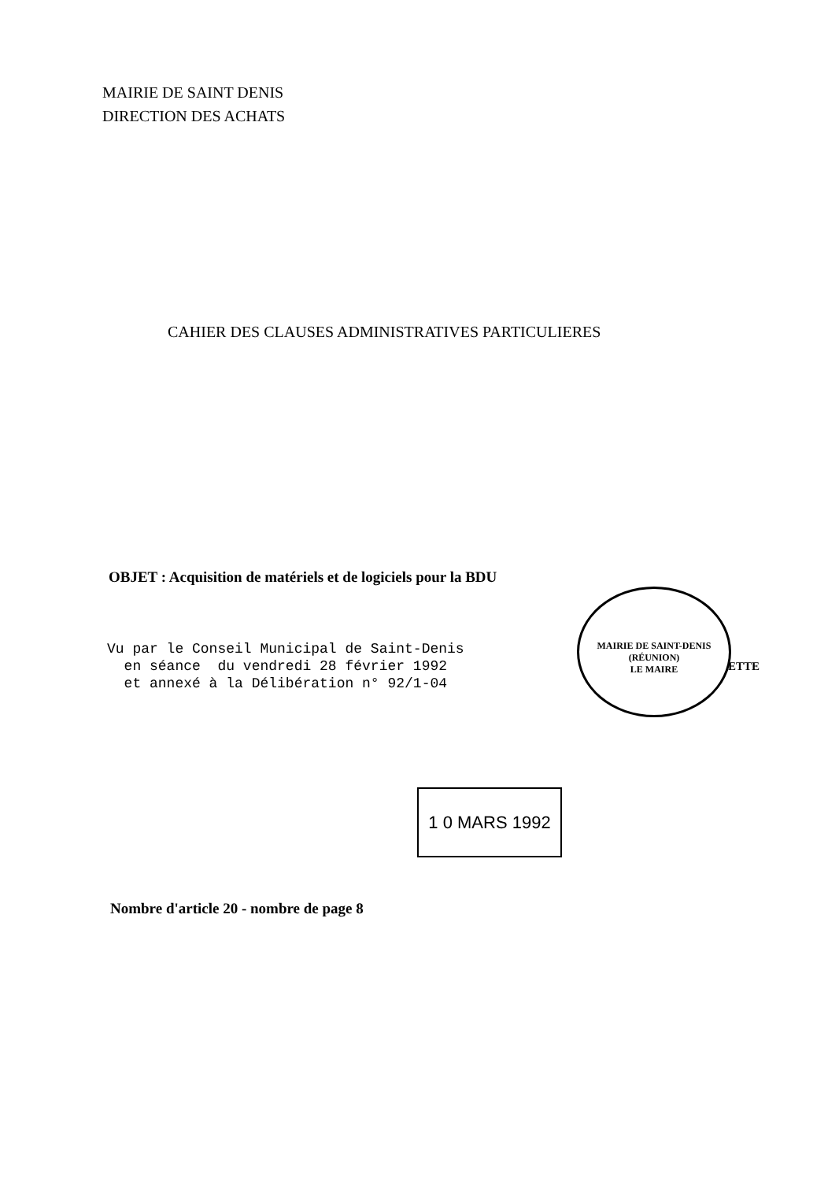MAIRIE DE SAINT DENIS
DIRECTION DES ACHATS
CAHIER DES CLAUSES ADMINISTRATIVES PARTICULIERES
OBJET : Acquisition de matériels et de logiciels pour la BDU
Vu par le Conseil Municipal de Saint-Denis en séance du vendredi 28 février 1992 et annexé à la Délibération n° 92/1-04
MAIRIE DE SAINT-DENIS (RÉUNION)
LE MAIRE
ETTE
1 0 MARS 1992
Nombre d'article 20 - nombre de page 8